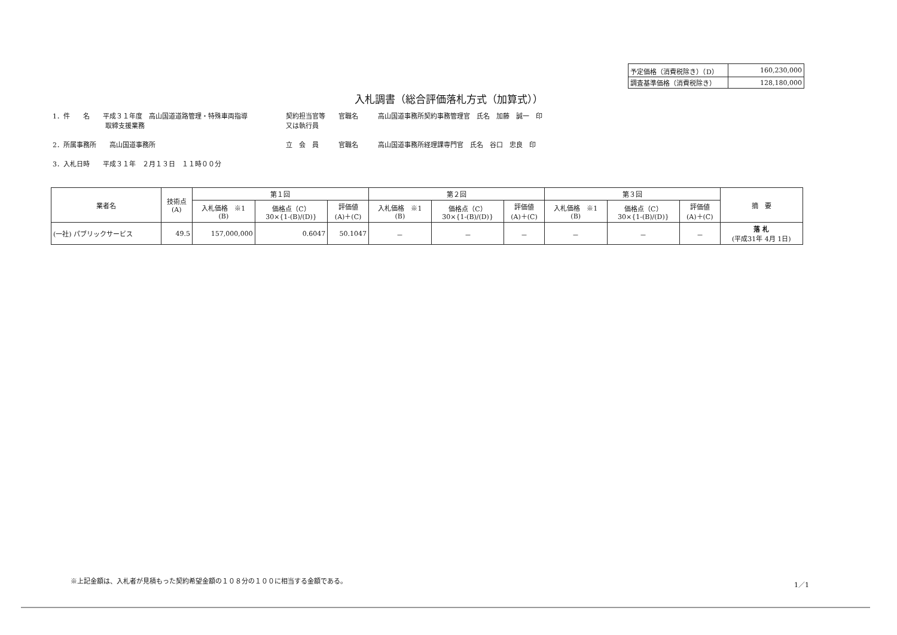| 予定価格（消費税除き）（D） | 160,230,000 |
| 調査基準価格（消費税除き） | 128,180,000 |
入札調書（総合評価落札方式（加算式））
1．件　　名　　平成３１年度　高山国道道路管理・特殊車両指導
　　　　　　　　取締支援業務
2．所属事務所　　高山国道事務所
3．入札日時　　平成３１年　２月１３日　１１時００分
契約担当官等　　官職名　　　高山国道事務所契約事務管理官　氏名　加藤　誠一　印
又は執行員
立　会　員　　　官職名　　　高山国道事務所経理課専門官　氏名　谷口　忠良　印
| 業者名 | 技術点 (A) | 第１回 | | | 第２回 | | | 第３回 | | | 摘 要 |
| --- | --- | --- | --- | --- | --- | --- | --- | --- | --- | --- | --- |
| | | 入札価格 ※1 (B) | 価格点（C） 30×{1-(B)/(D)} | 評価値 (A)＋(C) | 入札価格 ※1 (B) | 価格点（C） 30×{1-(B)/(D)} | 評価値 (A)＋(C) | 入札価格 ※1 (B) | 価格点（C） 30×{1-(B)/(D)} | 評価値 (A)＋(C) | |
| (一社) パブリックサービス | 49.5 | 157,000,000 | 0.6047 | 50.1047 | － | － | － | － | － | － | 落 札 (平成31年 4月 1日) |
※上記金額は、入札者が見積もった契約希望金額の１０８分の１００に相当する金額である。
1／1